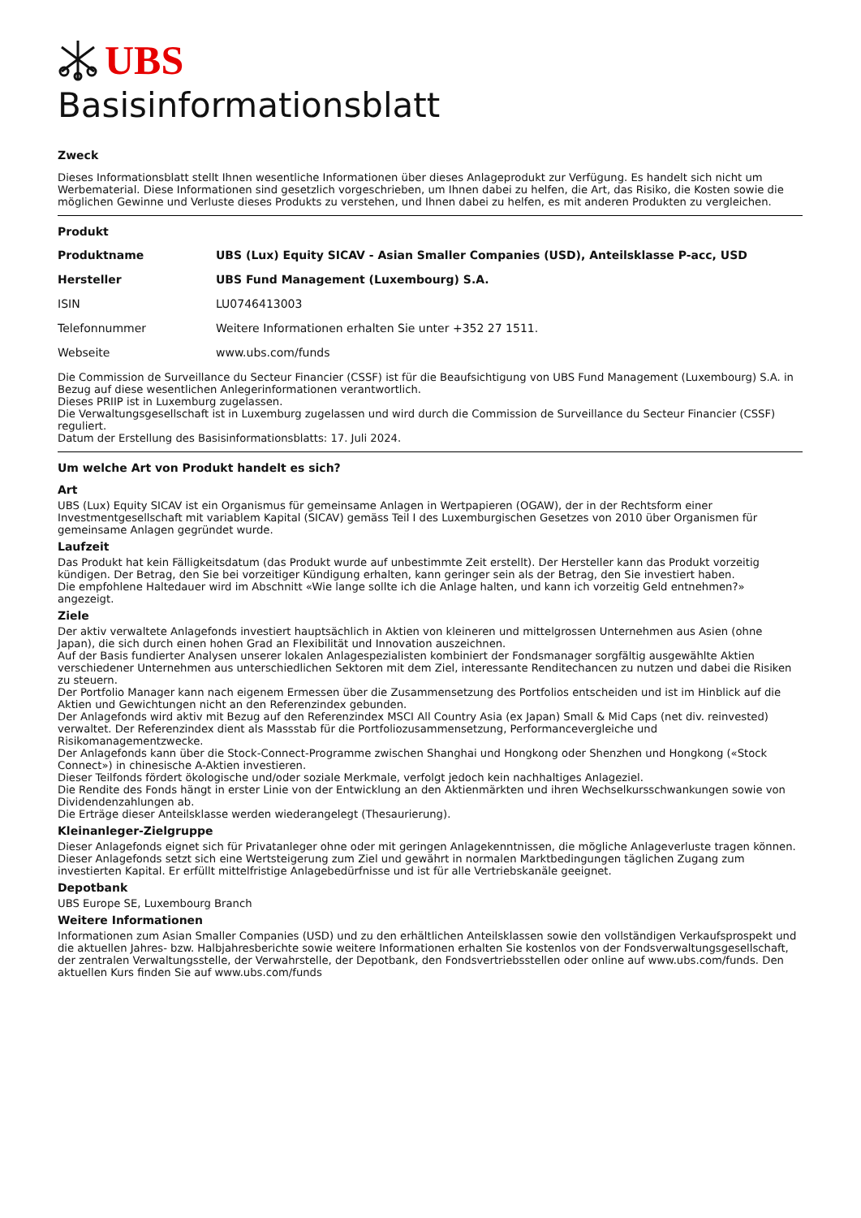UBS
Basisinformationsblatt
Zweck
Dieses Informationsblatt stellt Ihnen wesentliche Informationen über dieses Anlageprodukt zur Verfügung. Es handelt sich nicht um Werbematerial. Diese Informationen sind gesetzlich vorgeschrieben, um Ihnen dabei zu helfen, die Art, das Risiko, die Kosten sowie die möglichen Gewinne und Verluste dieses Produkts zu verstehen, und Ihnen dabei zu helfen, es mit anderen Produkten zu vergleichen.
Produkt
| Produktname | UBS (Lux) Equity SICAV - Asian Smaller Companies (USD), Anteilsklasse P-acc, USD |
| Hersteller | UBS Fund Management (Luxembourg) S.A. |
| ISIN | LU0746413003 |
| Telefonnummer | Weitere Informationen erhalten Sie unter +352 27 1511. |
| Webseite | www.ubs.com/funds |
Die Commission de Surveillance du Secteur Financier (CSSF) ist für die Beaufsichtigung von UBS Fund Management (Luxembourg) S.A. in Bezug auf diese wesentlichen Anlegerinformationen verantwortlich.
Dieses PRIIP ist in Luxemburg zugelassen.
Die Verwaltungsgesellschaft ist in Luxemburg zugelassen und wird durch die Commission de Surveillance du Secteur Financier (CSSF) reguliert.
Datum der Erstellung des Basisinformationsblatts: 17. Juli 2024.
Um welche Art von Produkt handelt es sich?
Art
UBS (Lux) Equity SICAV ist ein Organismus für gemeinsame Anlagen in Wertpapieren (OGAW), der in der Rechtsform einer Investmentgesellschaft mit variablem Kapital (SICAV) gemäss Teil I des Luxemburgischen Gesetzes von 2010 über Organismen für gemeinsame Anlagen gegründet wurde.
Laufzeit
Das Produkt hat kein Fälligkeitsdatum (das Produkt wurde auf unbestimmte Zeit erstellt). Der Hersteller kann das Produkt vorzeitig kündigen. Der Betrag, den Sie bei vorzeitiger Kündigung erhalten, kann geringer sein als der Betrag, den Sie investiert haben.
Die empfohlene Haltedauer wird im Abschnitt «Wie lange sollte ich die Anlage halten, und kann ich vorzeitig Geld entnehmen?» angezeigt.
Ziele
Der aktiv verwaltete Anlagefonds investiert hauptsächlich in Aktien von kleineren und mittelgrossen Unternehmen aus Asien (ohne Japan), die sich durch einen hohen Grad an Flexibilität und Innovation auszeichnen.
Auf der Basis fundierter Analysen unserer lokalen Anlagespezialisten kombiniert der Fondsmanager sorgfältig ausgewählte Aktien verschiedener Unternehmen aus unterschiedlichen Sektoren mit dem Ziel, interessante Renditechancen zu nutzen und dabei die Risiken zu steuern.
Der Portfolio Manager kann nach eigenem Ermessen über die Zusammensetzung des Portfolios entscheiden und ist im Hinblick auf die Aktien und Gewichtungen nicht an den Referenzindex gebunden.
Der Anlagefonds wird aktiv mit Bezug auf den Referenzindex MSCI All Country Asia (ex Japan) Small & Mid Caps (net div. reinvested) verwaltet. Der Referenzindex dient als Massstab für die Portfoliozusammensetzung, Performancevergleiche und Risikomanagementzwecke.
Der Anlagefonds kann über die Stock-Connect-Programme zwischen Shanghai und Hongkong oder Shenzhen und Hongkong («Stock Connect») in chinesische A-Aktien investieren.
Dieser Teilfonds fördert ökologische und/oder soziale Merkmale, verfolgt jedoch kein nachhaltiges Anlageziel.
Die Rendite des Fonds hängt in erster Linie von der Entwicklung an den Aktienmärkten und ihren Wechselkursschwankungen sowie von Dividendenzahlungen ab.
Die Erträge dieser Anteilsklasse werden wiederangelegt (Thesaurierung).
Kleinanleger-Zielgruppe
Dieser Anlagefonds eignet sich für Privatanleger ohne oder mit geringen Anlagekenntnissen, die mögliche Anlageverluste tragen können. Dieser Anlagefonds setzt sich eine Wertsteigerung zum Ziel und gewährt in normalen Marktbedingungen täglichen Zugang zum investierten Kapital. Er erfüllt mittelfristige Anlagebedürfnisse und ist für alle Vertriebskanäle geeignet.
Depotbank
UBS Europe SE, Luxembourg Branch
Weitere Informationen
Informationen zum Asian Smaller Companies (USD) und zu den erhältlichen Anteilsklassen sowie den vollständigen Verkaufsprospekt und die aktuellen Jahres- bzw. Halbjahresberichte sowie weitere Informationen erhalten Sie kostenlos von der Fondsverwaltungsgesellschaft, der zentralen Verwaltungsstelle, der Verwahrstelle, der Depotbank, den Fondsvertriebsstellen oder online auf www.ubs.com/funds. Den aktuellen Kurs finden Sie auf www.ubs.com/funds